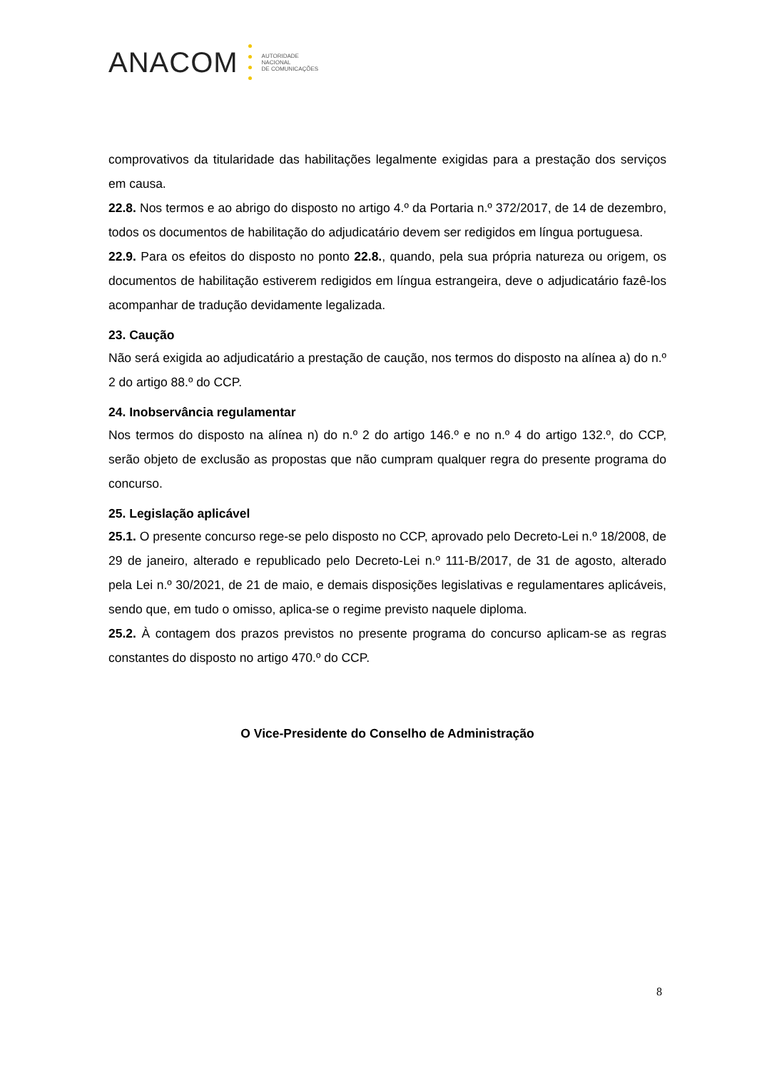ANACOM
AUTORIDADE
NACIONAL
DE COMUNICAÇÕES
comprovativos da titularidade das habilitações legalmente exigidas para a prestação dos serviços em causa.
22.8. Nos termos e ao abrigo do disposto no artigo 4.º da Portaria n.º 372/2017, de 14 de dezembro, todos os documentos de habilitação do adjudicatário devem ser redigidos em língua portuguesa.
22.9. Para os efeitos do disposto no ponto 22.8., quando, pela sua própria natureza ou origem, os documentos de habilitação estiverem redigidos em língua estrangeira, deve o adjudicatário fazê-los acompanhar de tradução devidamente legalizada.
23. Caução
Não será exigida ao adjudicatário a prestação de caução, nos termos do disposto na alínea a) do n.º 2 do artigo 88.º do CCP.
24. Inobservância regulamentar
Nos termos do disposto na alínea n) do n.º 2 do artigo 146.º e no n.º 4 do artigo 132.º, do CCP, serão objeto de exclusão as propostas que não cumpram qualquer regra do presente programa do concurso.
25. Legislação aplicável
25.1. O presente concurso rege-se pelo disposto no CCP, aprovado pelo Decreto-Lei n.º 18/2008, de 29 de janeiro, alterado e republicado pelo Decreto-Lei n.º 111-B/2017, de 31 de agosto, alterado pela Lei n.º 30/2021, de 21 de maio, e demais disposições legislativas e regulamentares aplicáveis, sendo que, em tudo o omisso, aplica-se o regime previsto naquele diploma.
25.2. À contagem dos prazos previstos no presente programa do concurso aplicam-se as regras constantes do disposto no artigo 470.º do CCP.
O Vice-Presidente do Conselho de Administração
8